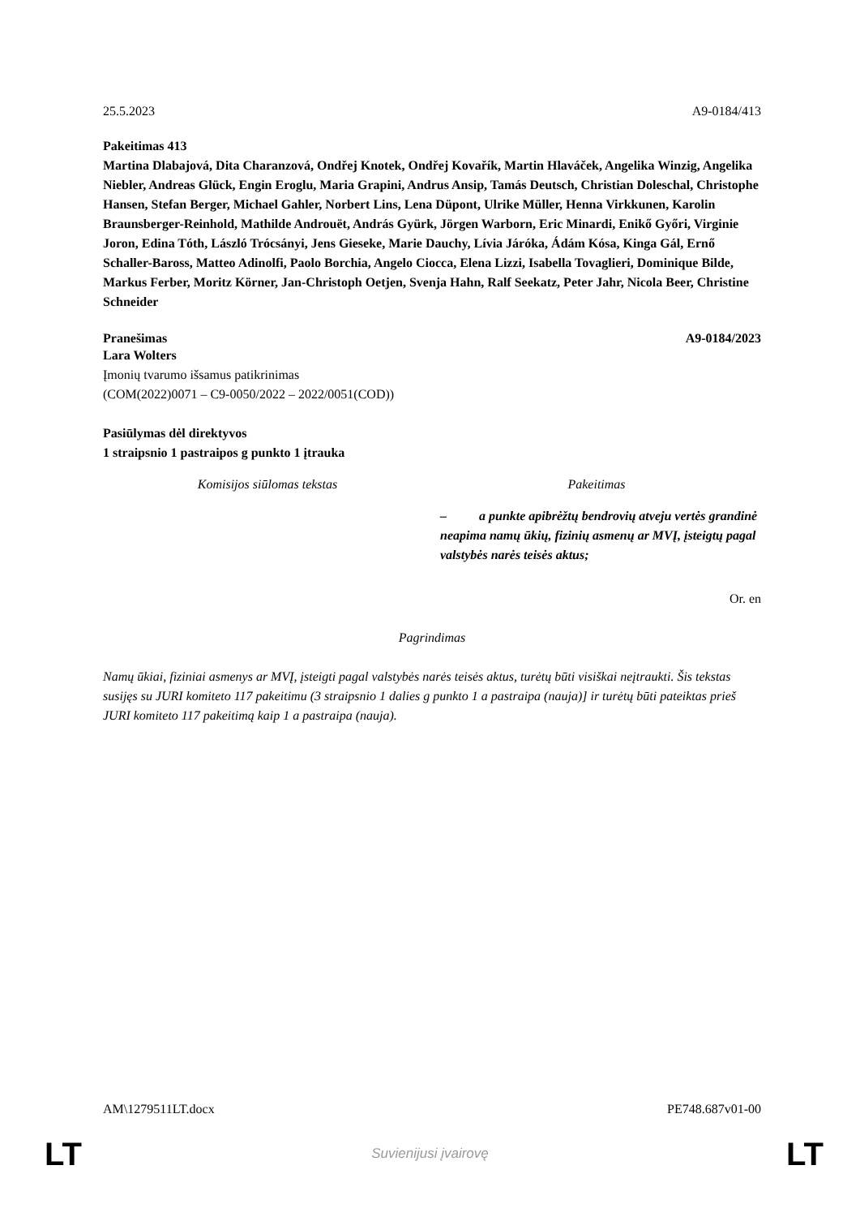25.5.2023 A9-0184/413
Pakeitimas 413
Martina Dlabajová, Dita Charanzová, Ondřej Knotek, Ondřej Kovařík, Martin Hlaváček, Angelika Winzig, Angelika Niebler, Andreas Glück, Engin Eroglu, Maria Grapini, Andrus Ansip, Tamás Deutsch, Christian Doleschal, Christophe Hansen, Stefan Berger, Michael Gahler, Norbert Lins, Lena Düpont, Ulrike Müller, Henna Virkkunen, Karolin Braunsberger-Reinhold, Mathilde Androuët, András Gyürk, Jörgen Warborn, Eric Minardi, Enikő Győri, Virginie Joron, Edina Tóth, László Trócsányi, Jens Gieseke, Marie Dauchy, Lívia Járóka, Ádám Kósa, Kinga Gál, Ernő Schaller-Baross, Matteo Adinolfi, Paolo Borchia, Angelo Ciocca, Elena Lizzi, Isabella Tovaglieri, Dominique Bilde, Markus Ferber, Moritz Körner, Jan-Christoph Oetjen, Svenja Hahn, Ralf Seekatz, Peter Jahr, Nicola Beer, Christine Schneider
Pranešimas A9-0184/2023
Lara Wolters
Įmonių tvarumo išsamus patikrinimas
(COM(2022)0071 – C9-0050/2022 – 2022/0051(COD))
Pasiūlymas dėl direktyvos
1 straipsnio 1 pastraipos g punkto 1 įtrauka
| Komisijos siūlomas tekstas | Pakeitimas |
| --- | --- |
| | – a punkte apibrėžtų bendrovių atveju vertės grandinė neapima namų ūkių, fizinių asmenų ar MVĮ, įsteigtų pagal valstybės narės teisės aktus; |
Or. en
Pagrindimas
Namų ūkiai, fiziniai asmenys ar MVĮ, įsteigti pagal valstybės narės teisės aktus, turėtų būti visiškai neįtraukti. Šis tekstas susijęs su JURI komiteto 117 pakeitimu (3 straipsnio 1 dalies g punkto 1 a pastraipa (nauja)] ir turėtų būti pateiktas prieš JURI komiteto 117 pakeitimą kaip 1 a pastraipa (nauja).
AM\1279511LT.docx PE748.687v01-00
LT
Suvienijusi įvairovę LT